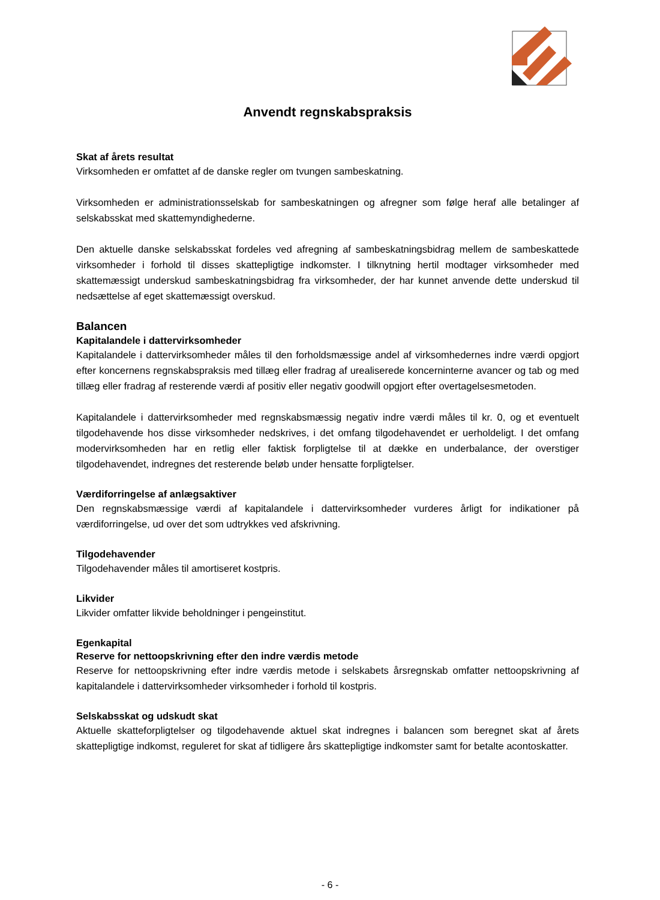Anvendt regnskabspraksis
Skat af årets resultat
Virksomheden er omfattet af de danske regler om tvungen sambeskatning.
Virksomheden er administrationsselskab for sambeskatningen og afregner som følge heraf alle betalinger af selskabsskat med skattemyndighederne.
Den aktuelle danske selskabsskat fordeles ved afregning af sambeskatningsbidrag mellem de sambeskattede virksomheder i forhold til disses skattepligtige indkomster. I tilknytning hertil modtager virksomheder med skattemæssigt underskud sambeskatningsbidrag fra virksomheder, der har kunnet anvende dette underskud til nedsættelse af eget skattemæssigt overskud.
Balancen
Kapitalandele i dattervirksomheder
Kapitalandele i dattervirksomheder måles til den forholdsmæssige andel af virksomhedernes indre værdi opgjort efter koncernens regnskabspraksis med tillæg eller fradrag af urealiserede koncerninterne avancer og tab og med tillæg eller fradrag af resterende værdi af positiv eller negativ goodwill opgjort efter overtagelsesmetoden.
Kapitalandele i dattervirksomheder med regnskabsmæssig negativ indre værdi måles til kr. 0, og et eventuelt tilgodehavende hos disse virksomheder nedskrives, i det omfang tilgodehavendet er uerholdeligt. I det omfang modervirksomheden har en retlig eller faktisk forpligtelse til at dække en underbalance, der overstiger tilgodehavendet, indregnes det resterende beløb under hensatte forpligtelser.
Værdiforringelse af anlægsaktiver
Den regnskabsmæssige værdi af kapitalandele i dattervirksomheder vurderes årligt for indikationer på værdiforringelse, ud over det som udtrykkes ved afskrivning.
Tilgodehavender
Tilgodehavender måles til amortiseret kostpris.
Likvider
Likvider omfatter likvide beholdninger i pengeinstitut.
Egenkapital
Reserve for nettoopskrivning efter den indre værdis metode
Reserve for nettoopskrivning efter indre værdis metode i selskabets årsregnskab omfatter nettoopskrivning af kapitalandele i dattervirksomheder virksomheder i forhold til kostpris.
Selskabsskat og udskudt skat
Aktuelle skatteforpligtelser og tilgodehavende aktuel skat indregnes i balancen som beregnet skat af årets skattepligtige indkomst, reguleret for skat af tidligere års skattepligtige indkomster samt for betalte acontoskatter.
- 6 -